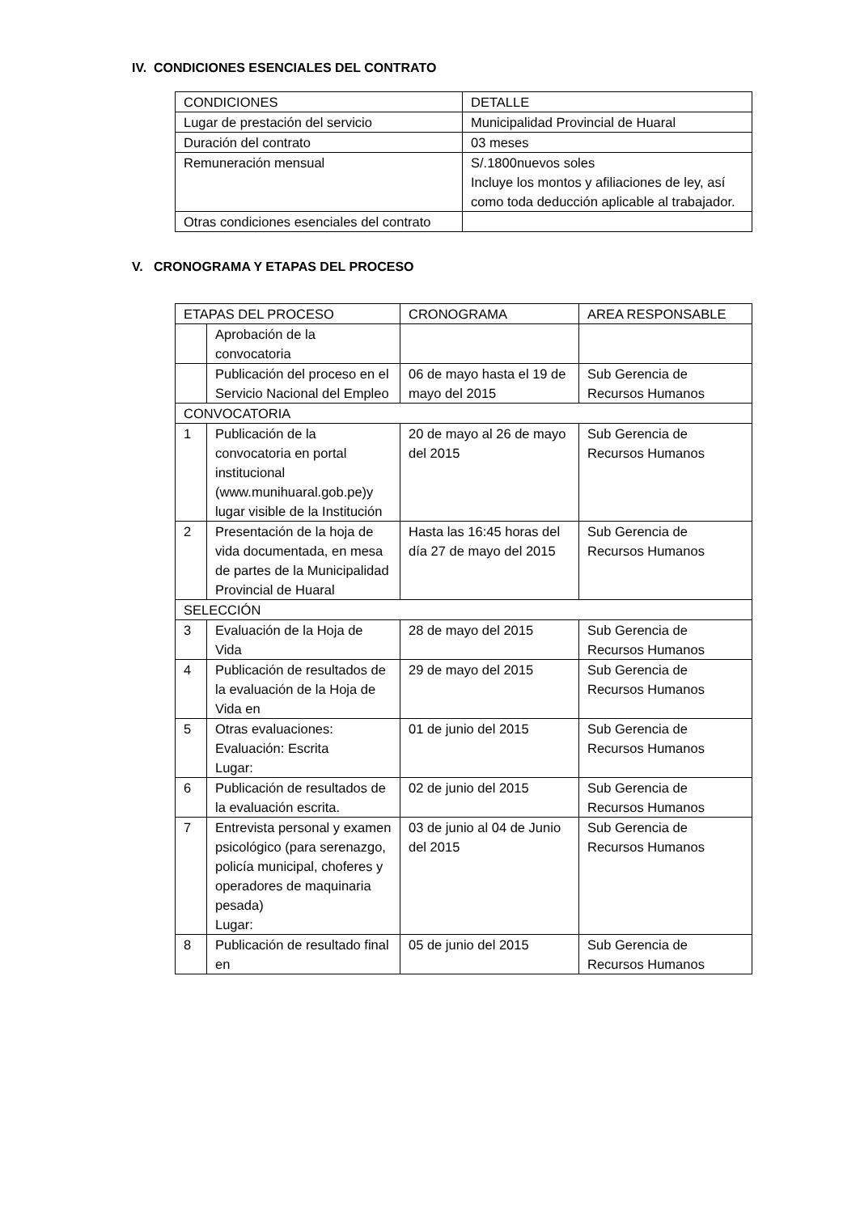IV. CONDICIONES ESENCIALES DEL CONTRATO
| CONDICIONES | DETALLE |
| Lugar de prestación del servicio | Municipalidad Provincial de Huaral |
| Duración del contrato | 03 meses |
| Remuneración mensual | S/.1800nuevos soles Incluye los montos y afiliaciones de ley, así como toda deducción aplicable al trabajador. |
| Otras condiciones esenciales del contrato | |
V. CRONOGRAMA Y ETAPAS DEL PROCESO
| ETAPAS DEL PROCESO | | CRONOGRAMA | AREA RESPONSABLE |
| | Aprobación de la convocatoria | | |
| | Publicación del proceso en el Servicio Nacional del Empleo | 06 de mayo hasta el 19 de mayo del 2015 | Sub Gerencia de Recursos Humanos |
| CONVOCATORIA | | | |
| 1 | Publicación de la convocatoria en portal institucional (www.munihuaral.gob.pe)y lugar visible de la Institución | 20 de mayo al 26 de mayo del 2015 | Sub Gerencia de Recursos Humanos |
| 2 | Presentación de la hoja de vida documentada, en mesa de partes de la Municipalidad Provincial de Huaral | Hasta las 16:45 horas del día 27 de mayo del 2015 | Sub Gerencia de Recursos Humanos |
| SELECCIÓN | | | |
| 3 | Evaluación de la Hoja de Vida | 28 de mayo del 2015 | Sub Gerencia de Recursos Humanos |
| 4 | Publicación de resultados de la evaluación de la Hoja de Vida en | 29 de mayo del 2015 | Sub Gerencia de Recursos Humanos |
| 5 | Otras evaluaciones: Evaluación: Escrita Lugar: | 01 de junio del 2015 | Sub Gerencia de Recursos Humanos |
| 6 | Publicación de resultados de la evaluación escrita. | 02 de junio del 2015 | Sub Gerencia de Recursos Humanos |
| 7 | Entrevista personal y examen psicológico (para serenazgo, policía municipal, choferes y operadores de maquinaria pesada) Lugar: | 03 de junio al 04 de Junio del 2015 | Sub Gerencia de Recursos Humanos |
| 8 | Publicación de resultado final en | 05 de junio del 2015 | Sub Gerencia de Recursos Humanos |